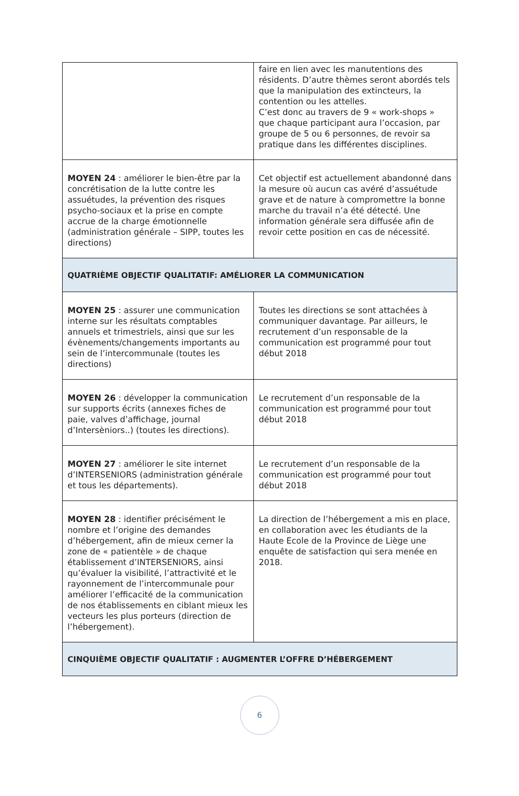| | faire en lien avec les manutentions des résidents. D’autre thèmes seront abordés tels que la manipulation des extincteurs, la contention ou les attelles. C’est donc au travers de 9 « work-shops » que chaque participant aura l’occasion, par groupe de 5 ou 6 personnes, de revoir sa pratique dans les différentes disciplines. |
| MOYEN 24 : améliorer le bien-être par la concrétisation de la lutte contre les assuétudes, la prévention des risques psycho-sociaux et la prise en compte accrue de la charge émotionnelle (administration générale – SIPP, toutes les directions) | Cet objectif est actuellement abandonné dans la mesure où aucun cas avéré d’assuétude grave et de nature à compromettre la bonne marche du travail n’a été détecté. Une information générale sera diffusée afin de revoir cette position en cas de nécessité. |
| QUATRIÈME OBJECTIF QUALITATIF: AMÉLIORER LA COMMUNICATION | |
| MOYEN 25 : assurer une communication interne sur les résultats comptables annuels et trimestriels, ainsi que sur les évènements/changements importants au sein de l’intercommunale (toutes les directions) | Toutes les directions se sont attachées à communiquer davantage. Par ailleurs, le recrutement d’un responsable de la communication est programmé pour tout début 2018 |
| MOYEN 26 : développer la communication sur supports écrits (annexes fiches de paie, valves d’affichage, journal d’Intersèniors..) (toutes les directions). | Le recrutement d’un responsable de la communication est programmé pour tout début 2018 |
| MOYEN 27 : améliorer le site internet d’INTERSENIORS (administration générale et tous les départements). | Le recrutement d’un responsable de la communication est programmé pour tout début 2018 |
| MOYEN 28 : identifier précisément le nombre et l’origine des demandes d’hébergement, afin de mieux cerner la zone de « patientèle » de chaque établissement d’INTERSENIORS, ainsi qu’évaluer la visibilité, l’attractivité et le rayonnement de l’intercommunale pour améliorer l’efficacité de la communication de nos établissements en ciblant mieux les vecteurs les plus porteurs (direction de l’hébergement). | La direction de l’hébergement a mis en place, en collaboration avec les étudiants de la Haute Ecole de la Province de Liège une enquête de satisfaction qui sera menée en 2018. |
| CINQUIÈME OBJECTIF QUALITATIF : AUGMENTER L’OFFRE D’HÉBERGEMENT | |
6